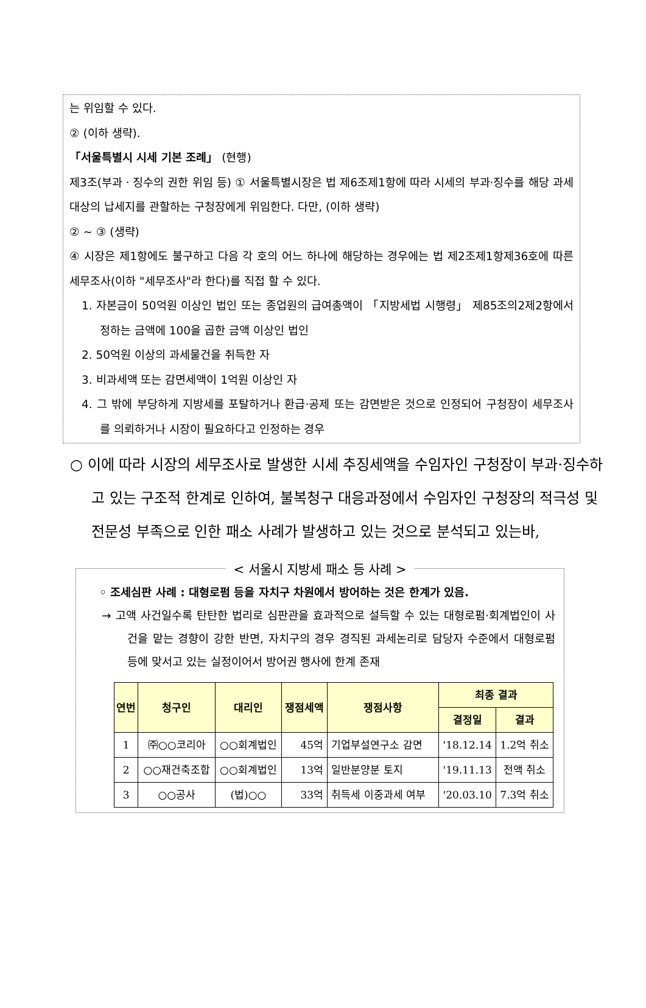는 위임할 수 있다.
② (이하 생략).
「서울특별시 시세 기본 조례」 (현행)
제3조(부과ㆍ징수의 권한 위임 등) ① 서울특별시장은 법 제6조제1항에 따라 시세의 부과·징수를 해당 과세대상의 납세지를 관할하는 구청장에게 위임한다. 다만, (이하 생략)
② ~ ③ (생략)
④ 시장은 제1항에도 불구하고 다음 각 호의 어느 하나에 해당하는 경우에는 법 제2조제1항제36호에 따른 세무조사(이하 "세무조사"라 한다)를 직접 할 수 있다.
1. 자본금이 50억원 이상인 법인 또는 종업원의 급여총액이 「지방세법 시행령」 제85조의2제2항에서 정하는 금액에 100을 곱한 금액 이상인 법인
2. 50억원 이상의 과세물건을 취득한 자
3. 비과세액 또는 감면세액이 1억원 이상인 자
4. 그 밖에 부당하게 지방세를 포탈하거나 환급·공제 또는 감면받은 것으로 인정되어 구청장이 세무조사를 의뢰하거나 시장이 필요하다고 인정하는 경우
○ 이에 따라 시장의 세무조사로 발생한 시세 추징세액을 수임자인 구청장이 부과·징수하고 있는 구조적 한계로 인하여, 불복청구 대응과정에서 수임자인 구청장의 적극성 및 전문성 부족으로 인한 패소 사례가 발생하고 있는 것으로 분석되고 있는바,
< 서울시 지방세 패소 등 사례 >
◦ 조세심판 사례 : 대형로펌 등을 자치구 차원에서 방어하는 것은 한계가 있음.
→ 고액 사건일수록 탄탄한 법리로 심판관을 효과적으로 설득할 수 있는 대형로펌·회계법인이 사건을 맡는 경향이 강한 반면, 자치구의 경우 경직된 과세논리로 담당자 수준에서 대형로펌 등에 맞서고 있는 실정이어서 방어권 행사에 한계 존재
| 연번 | 청구인 | 대리인 | 쟁점세액 | 쟁점사항 | 최종 결과 | |
| --- | --- | --- | --- | --- | --- | --- |
| | | | | | 결정일 | 결과 |
| 1 | ㈜○○코리아 | ○○회계법인 | 45억 | 기업부설연구소 감면 | '18.12.14 | 1.2억 취소 |
| 2 | ○○재건축조합 | ○○회계법인 | 13억 | 일반분양분 토지 | '19.11.13 | 전액 취소 |
| 3 | ○○공사 | (법)○○ | 33억 | 취득세 이중과세 여부 | '20.03.10 | 7.3억 취소 |